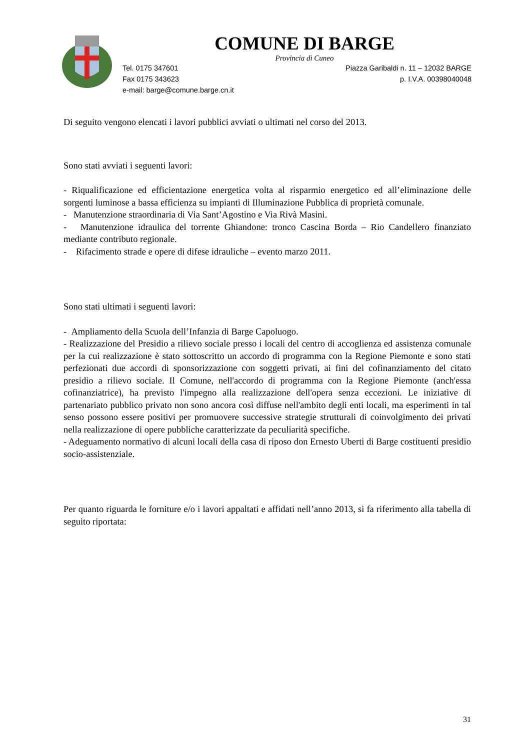COMUNE DI BARGE
Provincia di Cuneo
Tel. 0175 347601 Piazza Garibaldi n. 11 – 12032 BARGE
Fax 0175 343623 p. I.V.A. 00398040048
e-mail: barge@comune.barge.cn.it
Di seguito vengono elencati i lavori pubblici avviati o ultimati nel corso del 2013.
Sono stati avviati i seguenti lavori:
- Riqualificazione ed efficientazione energetica volta al risparmio energetico ed all’eliminazione delle sorgenti luminose a bassa efficienza su impianti di Illuminazione Pubblica di proprietà comunale.
- Manutenzione straordinaria di Via Sant’Agostino e Via Rivà Masini.
- Manutenzione idraulica del torrente Ghiandone: tronco Cascina Borda – Rio Candellero finanziato mediante contributo regionale.
- Rifacimento strade e opere di difese idrauliche – evento marzo 2011.
Sono stati ultimati i seguenti lavori:
- Ampliamento della Scuola dell’Infanzia di Barge Capoluogo.
- Realizzazione del Presidio a rilievo sociale presso i locali del centro di accoglienza ed assistenza comunale per la cui realizzazione è stato sottoscritto un accordo di programma con la Regione Piemonte e sono stati perfezionati due accordi di sponsorizzazione con soggetti privati, ai fini del cofinanziamento del citato presidio a rilievo sociale. Il Comune, nell'accordo di programma con la Regione Piemonte (anch'essa cofinanziatrice), ha previsto l'impegno alla realizzazione dell'opera senza eccezioni. Le iniziative di partenariato pubblico privato non sono ancora così diffuse nell'ambito degli enti locali, ma esperimenti in tal senso possono essere positivi per promuovere successive strategie strutturali di coinvolgimento dei privati nella realizzazione di opere pubbliche caratterizzate da peculiarità specifiche.
- Adeguamento normativo di alcuni locali della casa di riposo don Ernesto Uberti di Barge costituenti presidio socio-assistenziale.
Per quanto riguarda le forniture e/o i lavori appaltati e affidati nell’anno 2013, si fa riferimento alla tabella di seguito riportata:
31